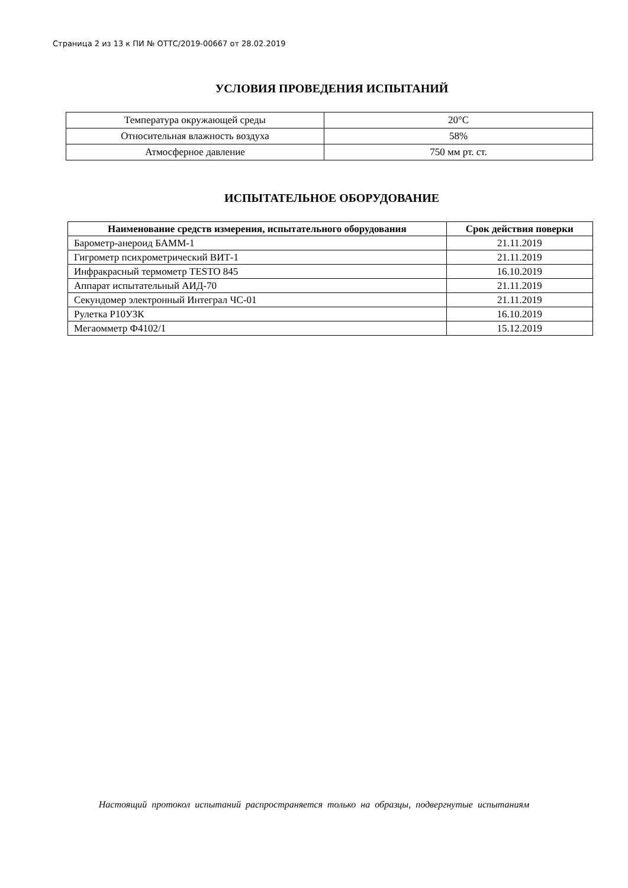Страница 2 из 13 к ПИ № ОТТС/2019-00667 от 28.02.2019
УСЛОВИЯ ПРОВЕДЕНИЯ ИСПЫТАНИЙ
| Температура окружающей среды | 20°C |
| Относительная влажность воздуха | 58% |
| Атмосферное давление | 750 мм рт. ст. |
ИСПЫТАТЕЛЬНОЕ ОБОРУДОВАНИЕ
| Наименование средств измерения, испытательного оборудования | Срок действия поверки |
| --- | --- |
| Барометр-анероид БАММ-1 | 21.11.2019 |
| Гигрометр психрометрический ВИТ-1 | 21.11.2019 |
| Инфракрасный термометр TESTO 845 | 16.10.2019 |
| Аппарат испытательный АИД-70 | 21.11.2019 |
| Секундомер электронный Интеграл ЧС-01 | 21.11.2019 |
| Рулетка Р10УЗК | 16.10.2019 |
| Мегаомметр Ф4102/1 | 15.12.2019 |
Настоящий протокол испытаний распространяется только на образцы, подвергнутые испытаниям